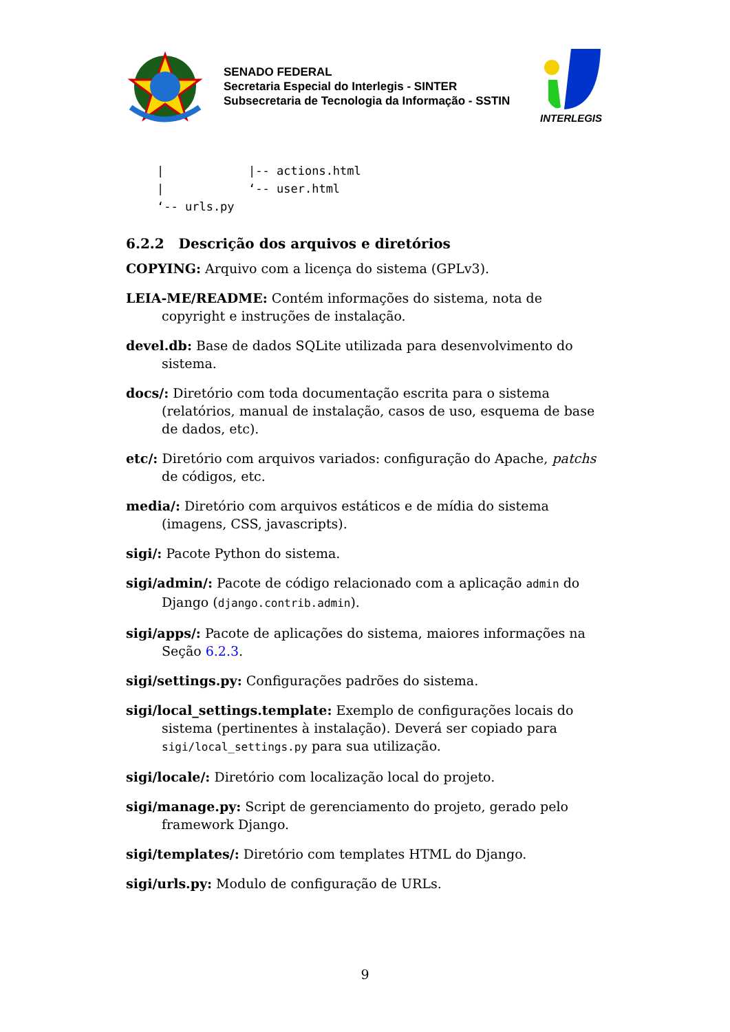SENADO FEDERAL
Secretaria Especial do Interlegis - SINTER
Subsecretaria de Tecnologia da Informação - SSTIN
INTERLEGIS
|            |-- actions.html
|            ‘-- user.html
‘-- urls.py
6.2.2 Descrição dos arquivos e diretórios
COPYING: Arquivo com a licença do sistema (GPLv3).
LEIA-ME/README: Contém informações do sistema, nota de copyright e instruções de instalação.
devel.db: Base de dados SQLite utilizada para desenvolvimento do sistema.
docs/: Diretório com toda documentação escrita para o sistema (relatórios, manual de instalação, casos de uso, esquema de base de dados, etc).
etc/: Diretório com arquivos variados: configuração do Apache, patchs de códigos, etc.
media/: Diretório com arquivos estáticos e de mídia do sistema (imagens, CSS, javascripts).
sigi/: Pacote Python do sistema.
sigi/admin/: Pacote de código relacionado com a aplicação admin do Django (django.contrib.admin).
sigi/apps/: Pacote de aplicações do sistema, maiores informações na Seção 6.2.3.
sigi/settings.py: Configurações padrões do sistema.
sigi/local_settings.template: Exemplo de configurações locais do sistema (pertinentes à instalação). Deverá ser copiado para sigi/local_settings.py para sua utilização.
sigi/locale/: Diretório com localização local do projeto.
sigi/manage.py: Script de gerenciamento do projeto, gerado pelo framework Django.
sigi/templates/: Diretório com templates HTML do Django.
sigi/urls.py: Modulo de configuração de URLs.
9